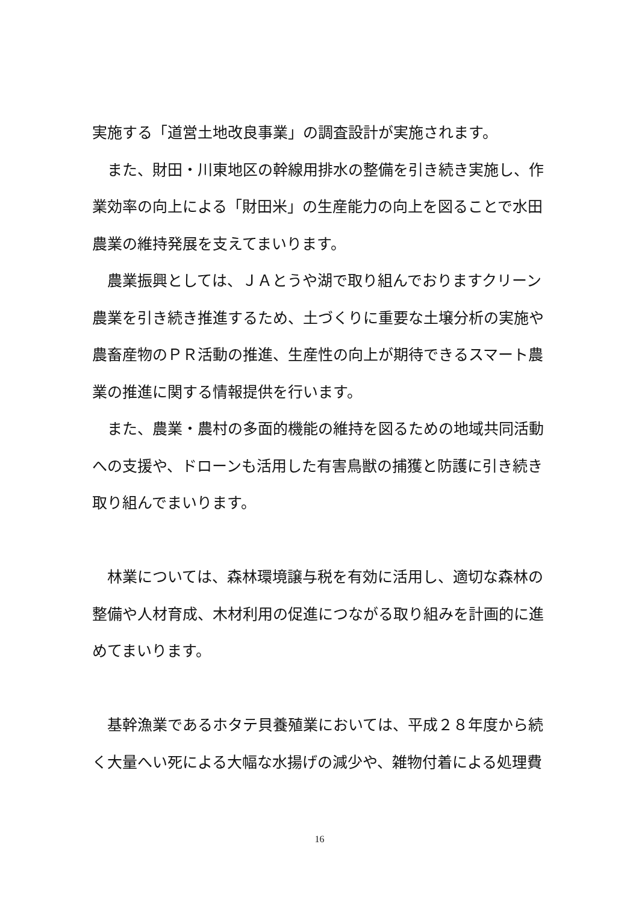実施する「道営土地改良事業」の調査設計が実施されます。
　また、財田・川東地区の幹線用排水の整備を引き続き実施し、作業効率の向上による「財田米」の生産能力の向上を図ることで水田農業の維持発展を支えてまいります。
　農業振興としては、ＪＡとうや湖で取り組んでおりますクリーン農業を引き続き推進するため、土づくりに重要な土壌分析の実施や農畜産物のＰＲ活動の推進、生産性の向上が期待できるスマート農業の推進に関する情報提供を行います。
　また、農業・農村の多面的機能の維持を図るための地域共同活動への支援や、ドローンも活用した有害鳥獣の捕獲と防護に引き続き取り組んでまいります。
　林業については、森林環境譲与税を有効に活用し、適切な森林の整備や人材育成、木材利用の促進につながる取り組みを計画的に進めてまいります。
　基幹漁業であるホタテ貝養殖業においては、平成２８年度から続く大量へい死による大幅な水揚げの減少や、雑物付着による処理費
16